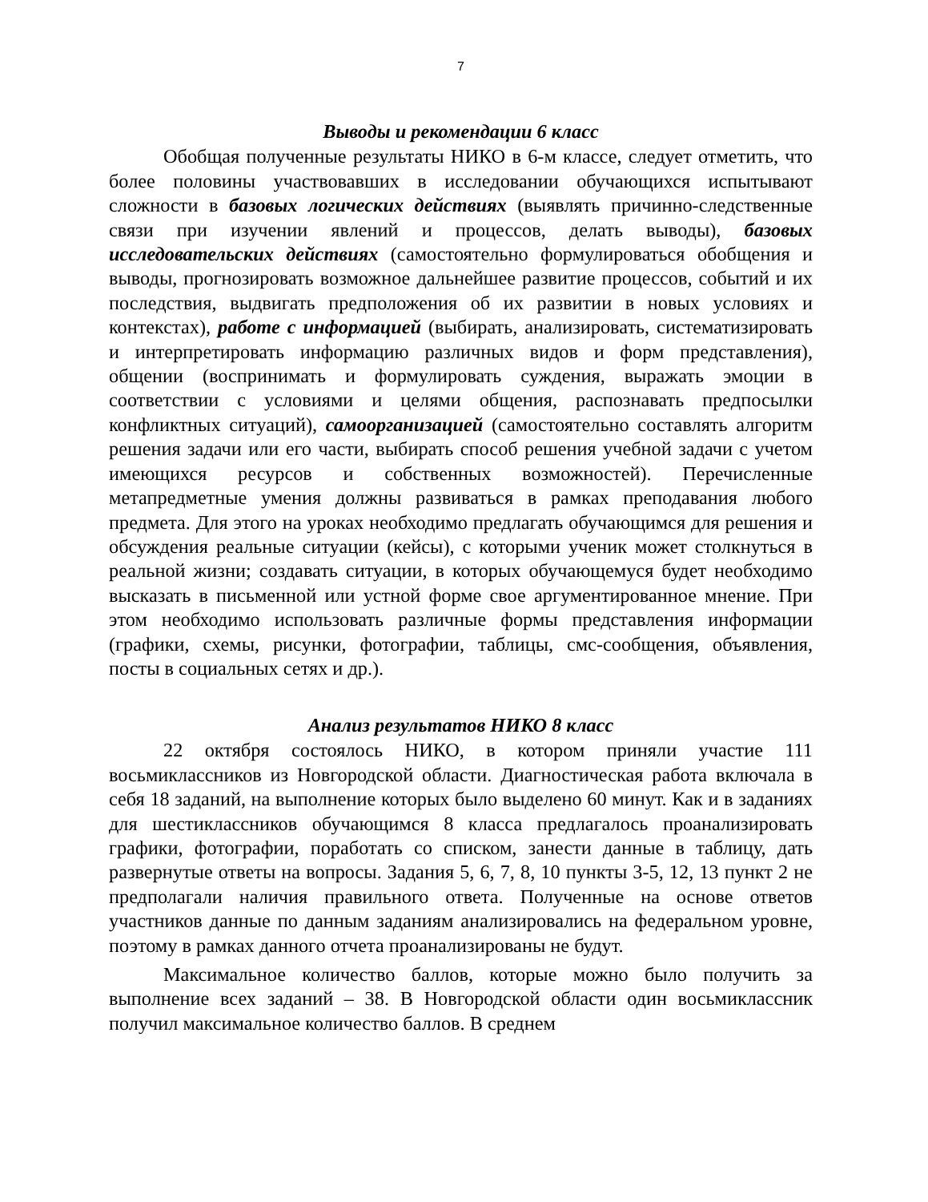7
Выводы и рекомендации 6 класс
Обобщая полученные результаты НИКО в 6-м классе, следует отметить, что более половины участвовавших в исследовании обучающихся испытывают сложности в базовых логических действиях (выявлять причинно-следственные связи при изучении явлений и процессов, делать выводы), базовых исследовательских действиях (самостоятельно формулироваться обобщения и выводы, прогнозировать возможное дальнейшее развитие процессов, событий и их последствия, выдвигать предположения об их развитии в новых условиях и контекстах), работе с информацией (выбирать, анализировать, систематизировать и интерпретировать информацию различных видов и форм представления), общении (воспринимать и формулировать суждения, выражать эмоции в соответствии с условиями и целями общения, распознавать предпосылки конфликтных ситуаций), самоорганизацией (самостоятельно составлять алгоритм решения задачи или его части, выбирать способ решения учебной задачи с учетом имеющихся ресурсов и собственных возможностей). Перечисленные метапредметные умения должны развиваться в рамках преподавания любого предмета. Для этого на уроках необходимо предлагать обучающимся для решения и обсуждения реальные ситуации (кейсы), с которыми ученик может столкнуться в реальной жизни; создавать ситуации, в которых обучающемуся будет необходимо высказать в письменной или устной форме свое аргументированное мнение. При этом необходимо использовать различные формы представления информации (графики, схемы, рисунки, фотографии, таблицы, смс-сообщения, объявления, посты в социальных сетях и др.).
Анализ результатов НИКО 8 класс
22 октября состоялось НИКО, в котором приняли участие 111 восьмиклассников из Новгородской области. Диагностическая работа включала в себя 18 заданий, на выполнение которых было выделено 60 минут. Как и в заданиях для шестиклассников обучающимся 8 класса предлагалось проанализировать графики, фотографии, поработать со списком, занести данные в таблицу, дать развернутые ответы на вопросы. Задания 5, 6, 7, 8, 10 пункты 3-5, 12, 13 пункт 2 не предполагали наличия правильного ответа. Полученные на основе ответов участников данные по данным заданиям анализировались на федеральном уровне, поэтому в рамках данного отчета проанализированы не будут.
Максимальное количество баллов, которые можно было получить за выполнение всех заданий – 38. В Новгородской области один восьмиклассник получил максимальное количество баллов. В среднем